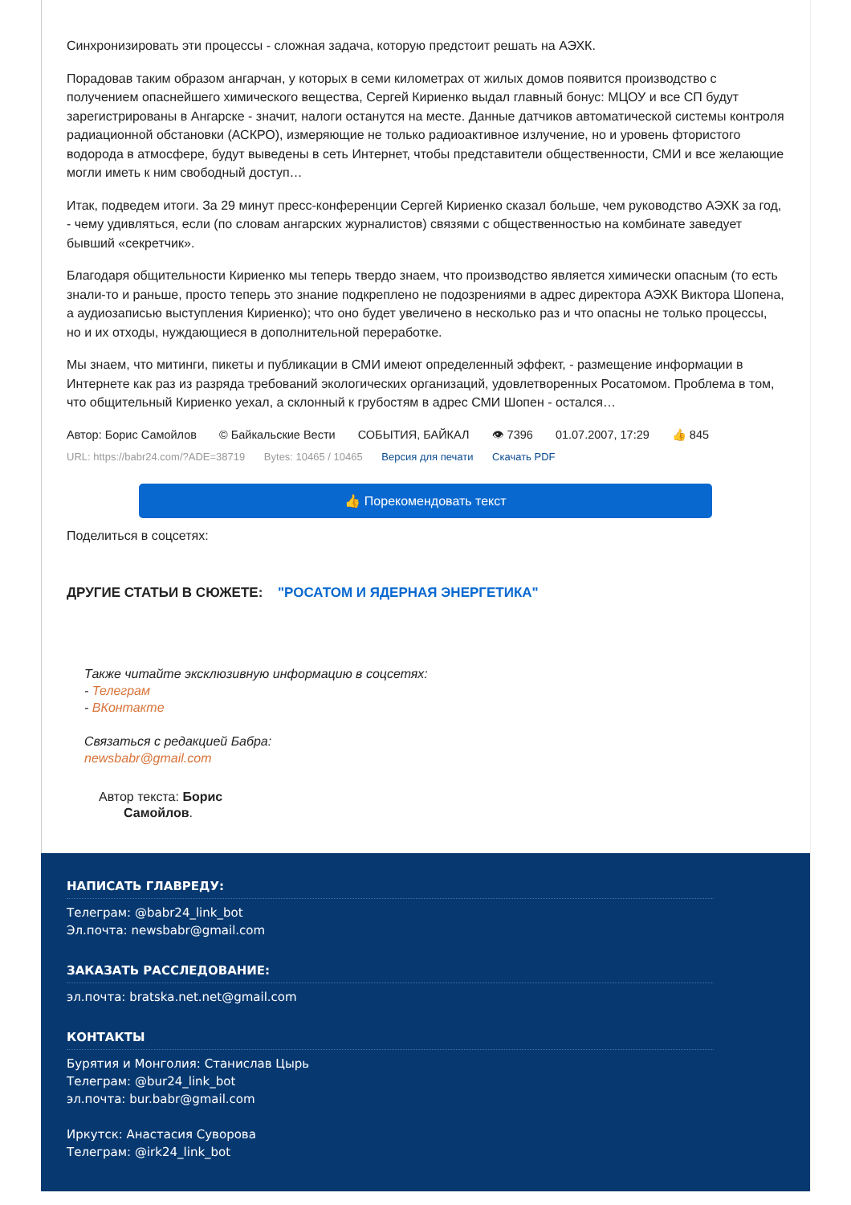Синхронизировать эти процессы - сложная задача, которую предстоит решать на АЭХК.
Порадовав таким образом ангарчан, у которых в семи километрах от жилых домов появится производство с получением опаснейшего химического вещества, Сергей Кириенко выдал главный бонус: МЦОУ и все СП будут зарегистрированы в Ангарске - значит, налоги останутся на месте. Данные датчиков автоматической системы контроля радиационной обстановки (АСКРО), измеряющие не только радиоактивное излучение, но и уровень фтористого водорода в атмосфере, будут выведены в сеть Интернет, чтобы представители общественности, СМИ и все желающие могли иметь к ним свободный доступ…
Итак, подведем итоги. За 29 минут пресс-конференции Сергей Кириенко сказал больше, чем руководство АЭХК за год, - чему удивляться, если (по словам ангарских журналистов) связями с общественностью на комбинате заведует бывший «секретчик».
Благодаря общительности Кириенко мы теперь твердо знаем, что производство является химически опасным (то есть знали-то и раньше, просто теперь это знание подкреплено не подозрениями в адрес директора АЭХК Виктора Шопена, а аудиозаписью выступления Кириенко); что оно будет увеличено в несколько раз и что опасны не только процессы, но и их отходы, нуждающиеся в дополнительной переработке.
Мы знаем, что митинги, пикеты и публикации в СМИ имеют определенный эффект, - размещение информации в Интернете как раз из разряда требований экологических организаций, удовлетворенных Росатомом. Проблема в том, что общительный Кириенко уехал, а склонный к грубостям в адрес СМИ Шопен - остался…
Автор: Борис Самойлов © Байкальские Вести СОБЫТИЯ, БАЙКАЛ 👁 7396 01.07.2007, 17:29 👍 845
URL: https://babr24.com/?ADE=38719 Bytes: 10465 / 10465 Версия для печати Скачать PDF
👍 Порекомендовать текст
Поделиться в соцсетях:
ДРУГИЕ СТАТЬИ В СЮЖЕТЕ: "РОСАТОМ И ЯДЕРНАЯ ЭНЕРГЕТИКА"
Также читайте эксклюзивную информацию в соцсетях:
- Телеграм
- ВКонтакте
Связаться с редакцией Бабра:
newsbabr@gmail.com
Автор текста: Борис
Самойлов.
НАПИСАТЬ ГЛАВРЕДУ:
Телеграм: @babr24_link_bot
Эл.почта: newsbabr@gmail.com
ЗАКАЗАТЬ РАССЛЕДОВАНИЕ:
эл.почта: bratska.net.net@gmail.com
КОНТАКТЫ
Бурятия и Монголия: Станислав Цырь
Телеграм: @bur24_link_bot
эл.почта: bur.babr@gmail.com
Иркутск: Анастасия Суворова
Телеграм: @irk24_link_bot